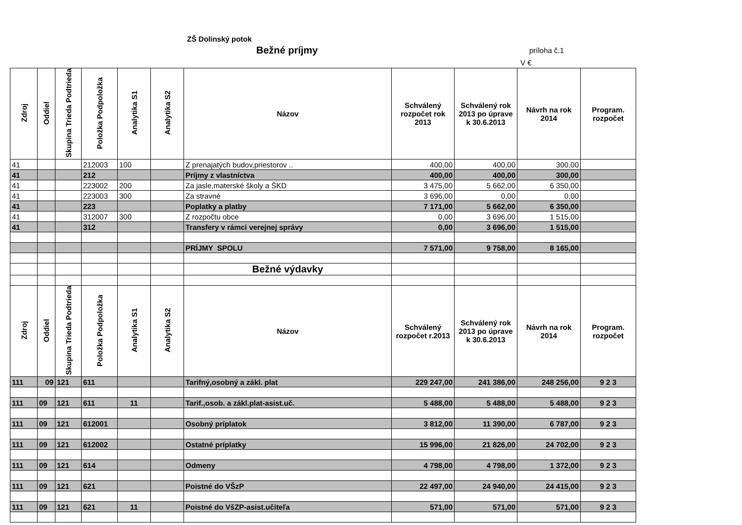ZŠ Dolinský potok
Bežné príjmy príloha č.1
V €
| Zdroj | Oddiel | Skupina Trieda Podtrieda | Položka Podpoložka | Analytika S1 | Analytika S2 | Názov | Schválený rozpočet rok 2013 | Schválený rok 2013 po úprave k 30.6.2013 | Návrh na rok 2014 | Program. rozpočet |
| --- | --- | --- | --- | --- | --- | --- | --- | --- | --- | --- |
| 41 | | | 212003 | 100 | | Z prenajatých budov,priestorov .. | 400,00 | 400,00 | 300,00 | |
| 41 | | | 212 | | | Príjmy z vlastníctva | 400,00 | 400,00 | 300,00 | |
| 41 | | | 223002 | 200 | | Za jasle,materské školy a ŠKD | 3 475,00 | 5 662,00 | 6 350,00 | |
| 41 | | | 223003 | 300 | | Za stravné | 3 696,00 | 0,00 | 0,00 | |
| 41 | | | 223 | | | Poplatky a platby | 7 171,00 | 5 662,00 | 6 350,00 | |
| 41 | | | 312007 | 300 | | Z rozpočtu obce | 0,00 | 3 696,00 | 1 515,00 | |
| 41 | | | 312 | | | Transfery v rámci verejnej správy | 0,00 | 3 696,00 | 1 515,00 | |
| | | | | | | PRÍJMY SPOLU | 7 571,00 | 9 758,00 | 8 165,00 | |
| | | | | | | Bežné výdavky | | | | |
| Zdroj | Oddiel | Skupina Trieda Podtrieda | Položka Podpoložka | Analytika S1 | Analytika S2 | Názov | Schválený rozpočet r.2013 | Schválený rok 2013 po úprave k 30.6.2013 | Návrh na rok 2014 | Program. rozpočet |
| 111 | 09 | 121 | 611 | | | Tarifný,osobný a zákl. plat | 229 247,00 | 241 386,00 | 248 256,00 | 9 2 3 |
| 111 | 09 | 121 | 611 | 11 | | Tarif.,osob. a zákl.plat-asist.uč. | 5 488,00 | 5 488,00 | 5 488,00 | 9 2 3 |
| 111 | 09 | 121 | 612001 | | | Osobný príplatok | 3 812,00 | 11 390,00 | 6 787,00 | 9 2 3 |
| 111 | 09 | 121 | 612002 | | | Ostatné príplatky | 15 996,00 | 21 826,00 | 24 702,00 | 9 2 3 |
| 111 | 09 | 121 | 614 | | | Odmeny | 4 798,00 | 4 798,00 | 1 372,00 | 9 2 3 |
| 111 | 09 | 121 | 621 | | | Poistné do VŠzP | 22 497,00 | 24 940,00 | 24 415,00 | 9 2 3 |
| 111 | 09 | 121 | 621 | 11 | | Poistné do VšZP-asist.učiteľa | 571,00 | 571,00 | 571,00 | 9 2 3 |